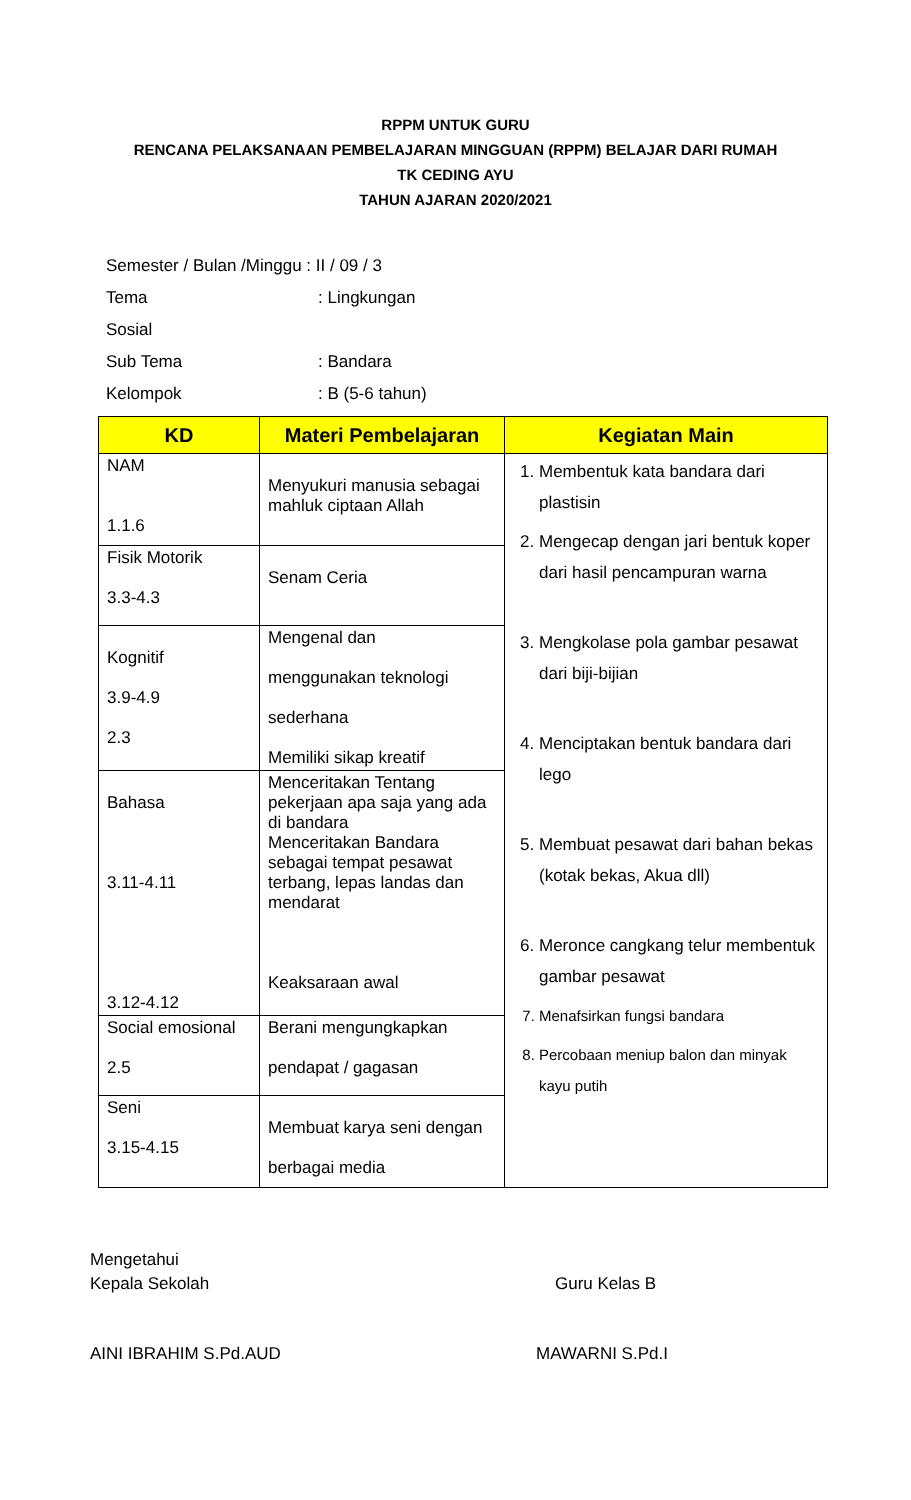RPPM UNTUK GURU
RENCANA PELAKSANAAN PEMBELAJARAN MINGGUAN (RPPM) BELAJAR DARI RUMAH
TK CEDING AYU
TAHUN AJARAN 2020/2021
Semester / Bulan /Minggu : II / 09 / 3
Tema: Lingkungan
Sosial
Sub Tema: Bandara
Kelompok: B (5-6 tahun)
| KD | Materi Pembelajaran | Kegiatan Main |
| --- | --- | --- |
| NAM 1.1.6 | Menyukuri manusia sebagai mahluk ciptaan Allah | 1. Membentuk kata bandara dari plastisin 2. Mengecap dengan jari bentuk koper dari hasil pencampuran warna 3. Mengkolase pola gambar pesawat dari biji-bijian 4. Menciptakan bentuk bandara dari lego 5. Membuat pesawat dari bahan bekas (kotak bekas, Akua dll) 6. Meronce cangkang telur membentuk gambar pesawat 7. Menafsirkan fungsi bandara 8. Percobaan meniup balon dan minyak kayu putih |
| Fisik Motorik 3.3-4.3 | Senam Ceria | |
| Kognitif 3.9-4.9 2.3 | Mengenal dan menggunakan teknologi sederhana Memiliki sikap kreatif | |
| Bahasa 3.11-4.11 3.12-4.12 | Menceritakan Tentang pekerjaan apa saja yang ada di bandara Menceritakan Bandara sebagai tempat pesawat terbang, lepas landas dan mendarat Keaksaraan awal | |
| Social emosional 2.5 | Berani mengungkapkan pendapat / gagasan | |
| Seni 3.15-4.15 | Membuat karya seni dengan berbagai media | |
Mengetahui
Kepala Sekolah Guru Kelas B
AINI IBRAHIM S.Pd.AUD MAWARNI S.Pd.I